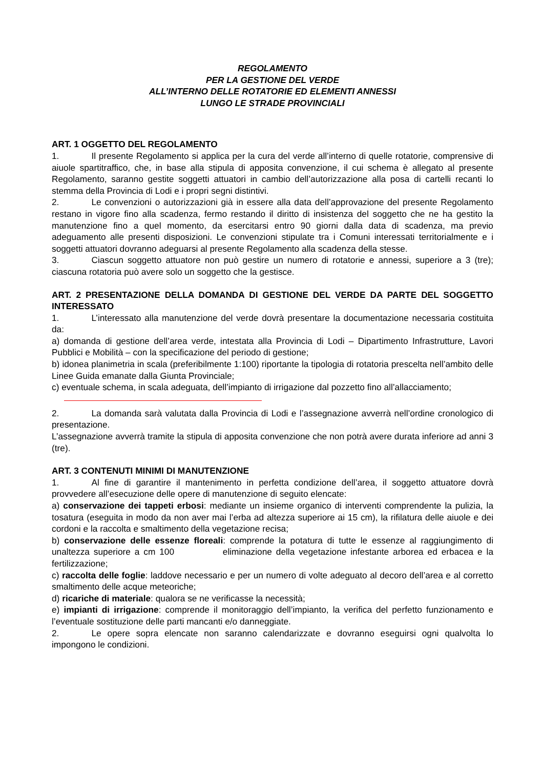REGOLAMENTO
PER LA GESTIONE DEL VERDE
ALL’INTERNO DELLE ROTATORIE ED ELEMENTI ANNESSI
LUNGO LE STRADE PROVINCIALI
ART. 1 OGGETTO DEL REGOLAMENTO
1. Il presente Regolamento si applica per la cura del verde all’interno di quelle rotatorie, comprensive di aiuole spartitraffico, che, in base alla stipula di apposita convenzione, il cui schema è allegato al presente Regolamento, saranno gestite soggetti attuatori in cambio dell’autorizzazione alla posa di cartelli recanti lo stemma della Provincia di Lodi e i propri segni distintivi.
2. Le convenzioni o autorizzazioni già in essere alla data dell’approvazione del presente Regolamento restano in vigore fino alla scadenza, fermo restando il diritto di insistenza del soggetto che ne ha gestito la manutenzione fino a quel momento, da esercitarsi entro 90 giorni dalla data di scadenza, ma previo adeguamento alle presenti disposizioni. Le convenzioni stipulate tra i Comuni interessati territorialmente e i soggetti attuatori dovranno adeguarsi al presente Regolamento alla scadenza della stesse.
3. Ciascun soggetto attuatore non può gestire un numero di rotatorie e annessi, superiore a 3 (tre); ciascuna rotatoria può avere solo un soggetto che la gestisce.
ART. 2 PRESENTAZIONE DELLA DOMANDA DI GESTIONE DEL VERDE DA PARTE DEL SOGGETTO INTERESSATO
1. L’interessato alla manutenzione del verde dovrà presentare la documentazione necessaria costituita da:
a) domanda di gestione dell’area verde, intestata alla Provincia di Lodi – Dipartimento Infrastrutture, Lavori Pubblici e Mobilità – con la specificazione del periodo di gestione;
b) idonea planimetria in scala (preferibilmente 1:100) riportante la tipologia di rotatoria prescelta nell’ambito delle Linee Guida emanate dalla Giunta Provinciale;
c) eventuale schema, in scala adeguata, dell’impianto di irrigazione dal pozzetto fino all’allacciamento;
2. La domanda sarà valutata dalla Provincia di Lodi e l’assegnazione avverrà nell’ordine cronologico di presentazione.
L’assegnazione avverrà tramite la stipula di apposita convenzione che non potrà avere durata inferiore ad anni 3 (tre).
ART. 3 CONTENUTI MINIMI DI MANUTENZIONE
1. Al fine di garantire il mantenimento in perfetta condizione dell’area, il soggetto attuatore dovrà provvedere all’esecuzione delle opere di manutenzione di seguito elencate:
a) conservazione dei tappeti erbosi: mediante un insieme organico di interventi comprendente la pulizia, la tosatura (eseguita in modo da non aver mai l’erba ad altezza superiore ai 15 cm), la rifilatura delle aiuole e dei cordoni e la raccolta e smaltimento della vegetazione recisa;
b) conservazione delle essenze floreali: comprende la potatura di tutte le essenze al raggiungimento di unaltezza superiore a cm 100 eliminazione della vegetazione infestante arborea ed erbacea e la fertilizzazione;
c) raccolta delle foglie: laddove necessario e per un numero di volte adeguato al decoro dell’area e al corretto smaltimento delle acque meteoriche;
d) ricariche di materiale: qualora se ne verificasse la necessità;
e) impianti di irrigazione: comprende il monitoraggio dell’impianto, la verifica del perfetto funzionamento e l’eventuale sostituzione delle parti mancanti e/o danneggiate.
2. Le opere sopra elencate non saranno calendarizzate e dovranno eseguirsi ogni qualvolta lo impongono le condizioni.